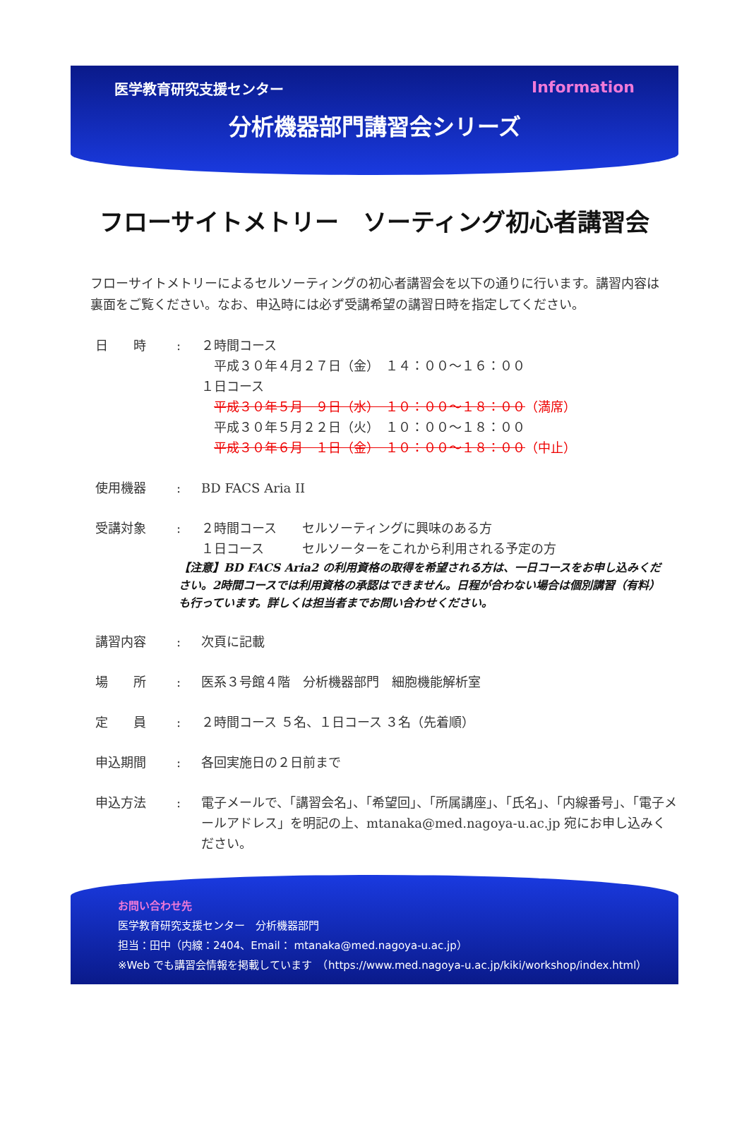医学教育研究支援センター Information
分析機器部門講習会シリーズ
フローサイトメトリー　ソーティング初心者講習会
フローサイトメトリーによるセルソーティングの初心者講習会を以下の通りに行います。講習内容は裏面をご覧ください。なお、申込時には必ず受講希望の講習日時を指定してください。
日　　時 : ２時間コース
　平成３０年４月２７日（金）　１４：００～１６：００
１日コース
　平成３０年５月　９日（水）　１０：００～１８：００（満席）
　平成３０年５月２２日（火）　１０：００～１８：００
　平成３０年６月　１日（金）　１０：００～１８：００（中止）
使用機器 : BD FACS Aria II
受講対象 : ２時間コース　　セルソーティングに興味のある方
１日コース　　　セルソーターをこれから利用される予定の方
【注意】BD FACS Aria2 の利用資格の取得を希望される方は、一日コースをお申し込みください。2時間コースでは利用資格の承認はできません。日程が合わない場合は個別講習（有料）も行っています。詳しくは担当者までお問い合わせください。
講習内容 : 次頁に記載
場　　所 : 医系３号館４階　分析機器部門　細胞機能解析室
定　　員 : ２時間コース ５名、１日コース ３名（先着順）
申込期間 : 各回実施日の２日前まで
申込方法 : 電子メールで、「講習会名」、「希望回」、「所属講座」、「氏名」、「内線番号」、「電子メールアドレス」を明記の上、mtanaka@med.nagoya-u.ac.jp 宛にお申し込みください。
お問い合わせ先
医学教育研究支援センター　分析機器部門
担当：田中（内線：2404、Email： mtanaka@med.nagoya-u.ac.jp）
※Web でも講習会情報を掲載しています　（https://www.med.nagoya-u.ac.jp/kiki/workshop/index.html）